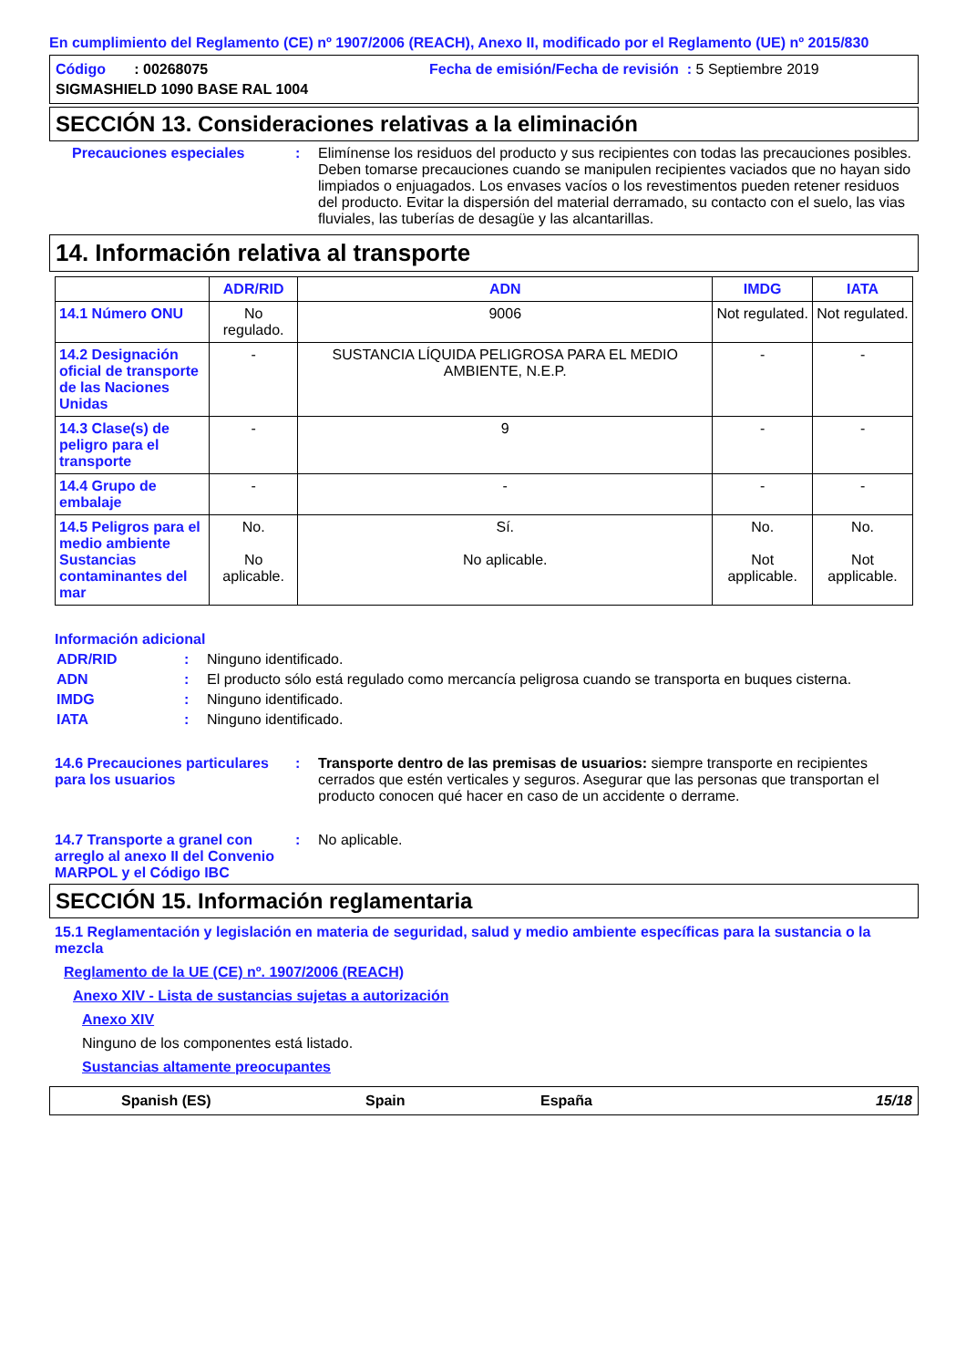En cumplimiento del Reglamento (CE) nº 1907/2006 (REACH), Anexo II, modificado por el Reglamento (UE) nº 2015/830
Código : 00268075
Fecha de emisión/Fecha de revisión : 5 Septiembre 2019
SIGMASHIELD 1090 BASE RAL 1004
SECCIÓN 13. Consideraciones relativas a la eliminación
Precauciones especiales : Elimínense los residuos del producto y sus recipientes con todas las precauciones posibles. Deben tomarse precauciones cuando se manipulen recipientes vaciados que no hayan sido limpiados o enjuagados. Los envases vacíos o los revestimentos pueden retener residuos del producto. Evitar la dispersión del material derramado, su contacto con el suelo, las vias fluviales, las tuberías de desagüe y las alcantarillas.
14. Información relativa al transporte
| | ADR/RID | ADN | IMDG | IATA |
| --- | --- | --- | --- | --- |
| 14.1 Número ONU | No regulado. | 9006 | Not regulated. | Not regulated. |
| 14.2 Designación oficial de transporte de las Naciones Unidas | - | SUSTANCIA LÍQUIDA PELIGROSA PARA EL MEDIO AMBIENTE, N.E.P. | - | - |
| 14.3 Clase(s) de peligro para el transporte | - | 9 | - | - |
| 14.4 Grupo de embalaje | - | - | - | - |
| 14.5 Peligros para el medio ambiente Sustancias contaminantes del mar | No. No aplicable. | Sí. No aplicable. | No. Not applicable. | No. Not applicable. |
Información adicional
ADR/RID : Ninguno identificado.
ADN : El producto sólo está regulado como mercancía peligrosa cuando se transporta en buques cisterna.
IMDG : Ninguno identificado.
IATA : Ninguno identificado.
14.6 Precauciones particulares para los usuarios
: Transporte dentro de las premisas de usuarios: siempre transporte en recipientes cerrados que estén verticales y seguros. Asegurar que las personas que transportan el producto conocen qué hacer en caso de un accidente o derrame.
14.7 Transporte a granel con arreglo al anexo II del Convenio MARPOL y el Código IBC
: No aplicable.
SECCIÓN 15. Información reglamentaria
15.1 Reglamentación y legislación en materia de seguridad, salud y medio ambiente específicas para la sustancia o la mezcla
Reglamento de la UE (CE) nº. 1907/2006 (REACH)
Anexo XIV - Lista de sustancias sujetas a autorización
Anexo XIV
Ninguno de los componentes está listado.
Sustancias altamente preocupantes
Spanish (ES) Spain España 15/18